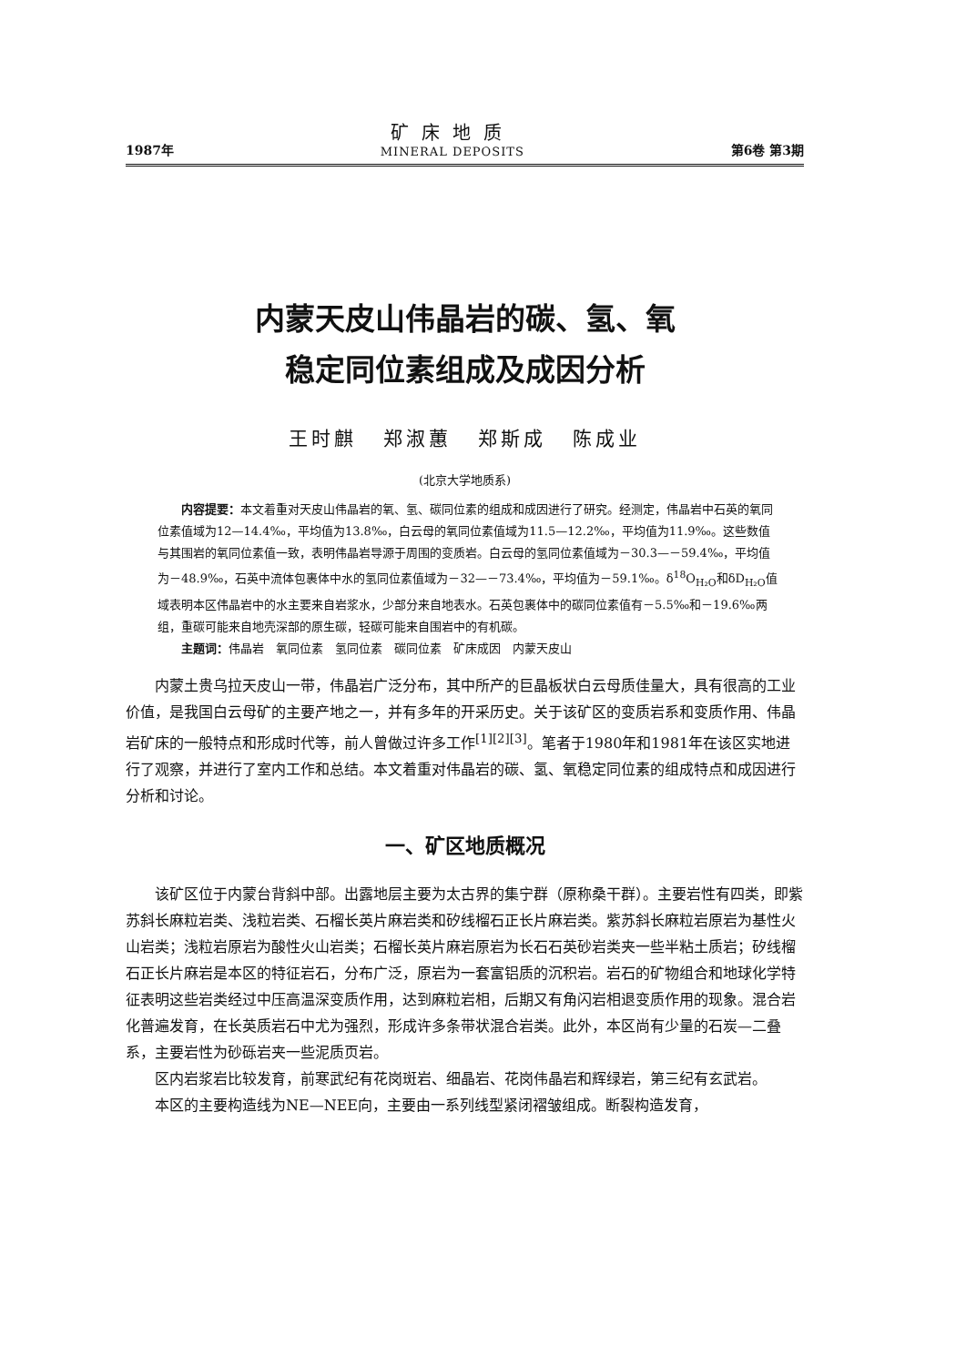1987年
矿床地质
MINERAL DEPOSITS
第6卷 第3期
内蒙天皮山伟晶岩的碳、氢、氧
稳定同位素组成及成因分析
王时麒 郑淑蕙 郑斯成 陈成业
(北京大学地质系)
内容提要：本文着重对天皮山伟晶岩的氧、氢、碳同位素的组成和成因进行了研究。经测定，伟晶岩中石英的氧同位素值域为12—14.4‰，平均值为13.8‰，白云母的氧同位素值域为11.5—12.2‰，平均值为11.9‰。这些数值与其围岩的氧同位素值一致，表明伟晶岩导源于周围的变质岩。白云母的氢同位素值域为－30.3—－59.4‰，平均值为－48.9‰，石英中流体包裹体中水的氢同位素值域为－32—－73.4‰，平均值为－59.1‰。δ<sup>18</sup>O<sub>H₂O</sub>和δD<sub>H₂O</sub>值域表明本区伟晶岩中的水主要来自岩浆水，少部分来自地表水。石英包裹体中的碳同位素值有－5.5‰和－19.6‰两组，重碳可能来自地壳深部的原生碳，轻碳可能来自围岩中的有机碳。
主题词：伟晶岩　氧同位素　氢同位素　碳同位素　矿床成因　内蒙天皮山
内蒙土贵乌拉天皮山一带，伟晶岩广泛分布，其中所产的巨晶板状白云母质佳量大，具有很高的工业价值，是我国白云母矿的主要产地之一，并有多年的开采历史。关于该矿区的变质岩系和变质作用、伟晶岩矿床的一般特点和形成时代等，前人曾做过许多工作<sup>[1][2][3]</sup>。笔者于1980年和1981年在该区实地进行了观察，并进行了室内工作和总结。本文着重对伟晶岩的碳、氢、氧稳定同位素的组成特点和成因进行分析和讨论。
一、矿区地质概况
该矿区位于内蒙台背斜中部。出露地层主要为太古界的集宁群（原称桑干群）。主要岩性有四类，即紫苏斜长麻粒岩类、浅粒岩类、石榴长英片麻岩类和矽线榴石正长片麻岩类。紫苏斜长麻粒岩原岩为基性火山岩类；浅粒岩原岩为酸性火山岩类；石榴长英片麻岩原岩为长石石英砂岩类夹一些半粘土质岩；矽线榴石正长片麻岩是本区的特征岩石，分布广泛，原岩为一套富铝质的沉积岩。岩石的矿物组合和地球化学特征表明这些岩类经过中压高温深变质作用，达到麻粒岩相，后期又有角闪岩相退变质作用的现象。混合岩化普遍发育，在长英质岩石中尤为强烈，形成许多条带状混合岩类。此外，本区尚有少量的石炭—二叠系，主要岩性为砂砾岩夹一些泥质页岩。
区内岩浆岩比较发育，前寒武纪有花岗斑岩、细晶岩、花岗伟晶岩和辉绿岩，第三纪有玄武岩。
本区的主要构造线为NE—NEE向，主要由一系列线型紧闭褶皱组成。断裂构造发育，